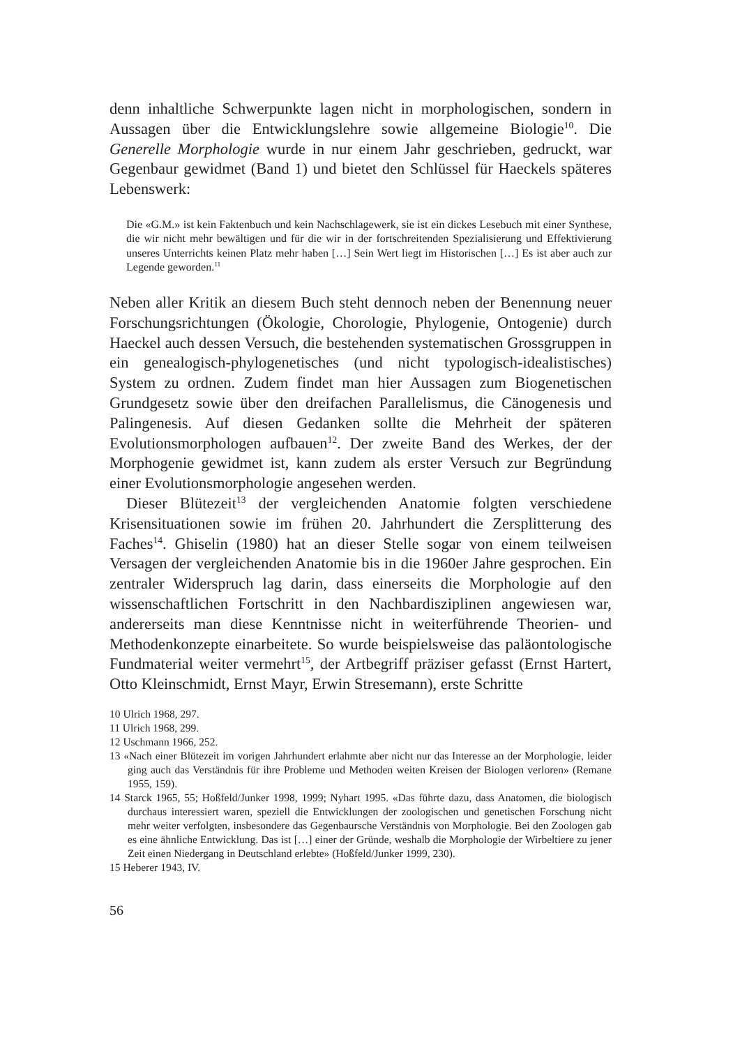denn inhaltliche Schwerpunkte lagen nicht in morphologischen, sondern in Aussagen über die Entwicklungslehre sowie allgemeine Biologie<sup>10</sup>. Die Generelle Morphologie wurde in nur einem Jahr geschrieben, gedruckt, war Gegenbaur gewidmet (Band 1) und bietet den Schlüssel für Haeckels späteres Lebenswerk:
Die «G.M.» ist kein Faktenbuch und kein Nachschlagewerk, sie ist ein dickes Lesebuch mit einer Synthese, die wir nicht mehr bewältigen und für die wir in der fortschreitenden Spezialisierung und Effektivierung unseres Unterrichts keinen Platz mehr haben […] Sein Wert liegt im Historischen […] Es ist aber auch zur Legende geworden.<sup>11</sup>
Neben aller Kritik an diesem Buch steht dennoch neben der Benennung neuer Forschungsrichtungen (Ökologie, Chorologie, Phylogenie, Ontogenie) durch Haeckel auch dessen Versuch, die bestehenden systematischen Grossgruppen in ein genealogisch-phylogenetisches (und nicht typologisch-idealistisches) System zu ordnen. Zudem findet man hier Aussagen zum Biogenetischen Grundgesetz sowie über den dreifachen Parallelismus, die Cänogenesis und Palingenesis. Auf diesen Gedanken sollte die Mehrheit der späteren Evolutionsmorphologen aufbauen<sup>12</sup>. Der zweite Band des Werkes, der der Morphogenie gewidmet ist, kann zudem als erster Versuch zur Begründung einer Evolutionsmorphologie angesehen werden.
Dieser Blütezeit<sup>13</sup> der vergleichenden Anatomie folgten verschiedene Krisensituationen sowie im frühen 20. Jahrhundert die Zersplitterung des Faches<sup>14</sup>. Ghiselin (1980) hat an dieser Stelle sogar von einem teilweisen Versagen der vergleichenden Anatomie bis in die 1960er Jahre gesprochen. Ein zentraler Widerspruch lag darin, dass einerseits die Morphologie auf den wissenschaftlichen Fortschritt in den Nachbardisziplinen angewiesen war, andererseits man diese Kenntnisse nicht in weiterführende Theorien- und Methodenkonzepte einarbeitete. So wurde beispielsweise das paläontologische Fundmaterial weiter vermehrt<sup>15</sup>, der Artbegriff präziser gefasst (Ernst Hartert, Otto Kleinschmidt, Ernst Mayr, Erwin Stresemann), erste Schritte
10 Ulrich 1968, 297.
11 Ulrich 1968, 299.
12 Uschmann 1966, 252.
13 «Nach einer Blütezeit im vorigen Jahrhundert erlahmte aber nicht nur das Interesse an der Morphologie, leider ging auch das Verständnis für ihre Probleme und Methoden weiten Kreisen der Biologen verloren» (Remane 1955, 159).
14 Starck 1965, 55; Hoßfeld/Junker 1998, 1999; Nyhart 1995. «Das führte dazu, dass Anatomen, die biologisch durchaus interessiert waren, speziell die Entwicklungen der zoologischen und genetischen Forschung nicht mehr weiter verfolgten, insbesondere das Gegenbaursche Verständnis von Morphologie. Bei den Zoologen gab es eine ähnliche Entwicklung. Das ist […] einer der Gründe, weshalb die Morphologie der Wirbeltiere zu jener Zeit einen Niedergang in Deutschland erlebte» (Hoßfeld/Junker 1999, 230).
15 Heberer 1943, IV.
56